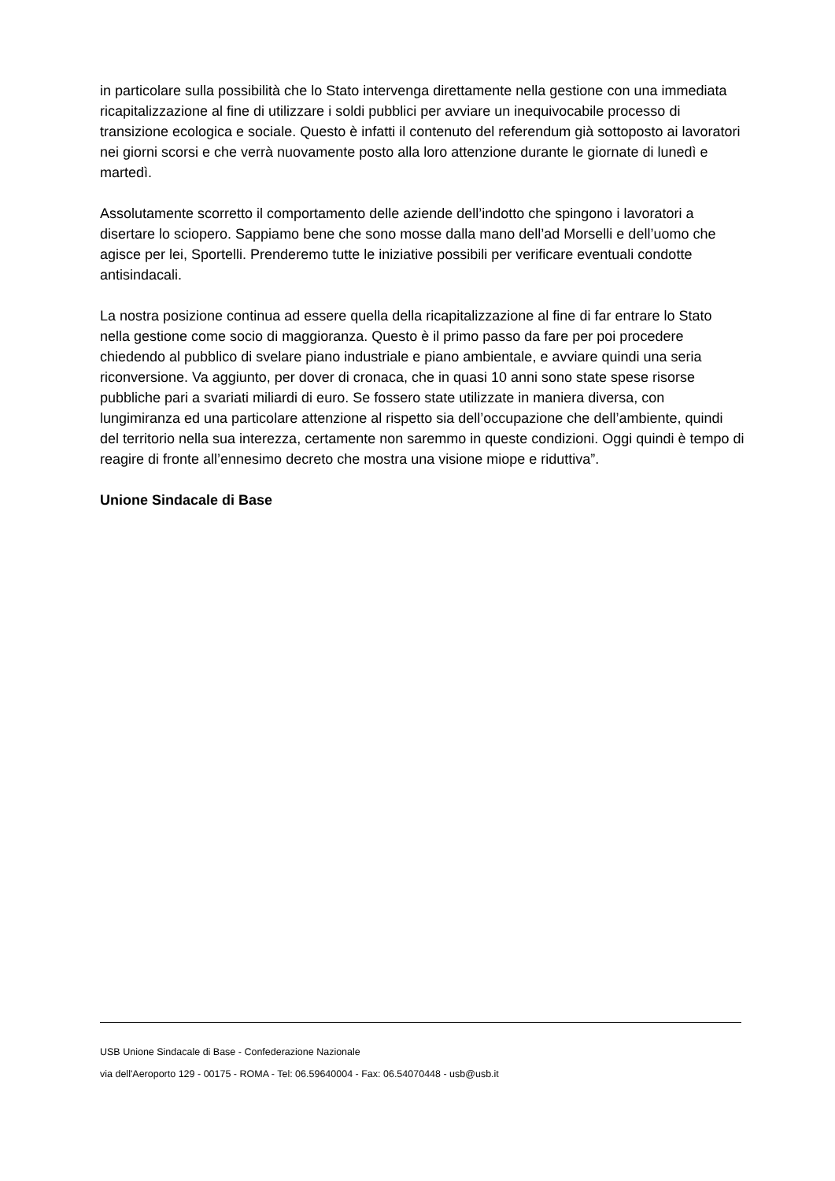in particolare sulla possibilità che lo Stato intervenga direttamente nella gestione con una immediata ricapitalizzazione al fine di utilizzare i soldi pubblici per avviare un inequivocabile processo di transizione ecologica e sociale. Questo è infatti il contenuto del referendum già sottoposto ai lavoratori nei giorni scorsi e che verrà nuovamente posto alla loro attenzione durante le giornate di lunedì e martedì.
Assolutamente scorretto il comportamento delle aziende dell’indotto che spingono i lavoratori a disertare lo sciopero. Sappiamo bene che sono mosse dalla mano dell’ad Morselli e dell’uomo che agisce per lei, Sportelli. Prenderemo tutte le iniziative possibili per verificare eventuali condotte antisindacali.
La nostra posizione continua ad essere quella della ricapitalizzazione al fine di far entrare lo Stato nella gestione come socio di maggioranza. Questo è il primo passo da fare per poi procedere chiedendo al pubblico di svelare piano industriale e piano ambientale, e avviare quindi una seria riconversione. Va aggiunto, per dover di cronaca, che in quasi 10 anni sono state spese risorse pubbliche pari a svariati miliardi di euro. Se fossero state utilizzate in maniera diversa, con lungimiranza ed una particolare attenzione al rispetto sia dell’occupazione che dell’ambiente, quindi del territorio nella sua interezza, certamente non saremmo in queste condizioni. Oggi quindi è tempo di reagire di fronte all’ennesimo decreto che mostra una visione miope e riduttiva”.
Unione Sindacale di Base
USB Unione Sindacale di Base - Confederazione Nazionale
via dell'Aeroporto 129 - 00175 - ROMA - Tel: 06.59640004 - Fax: 06.54070448 - usb@usb.it